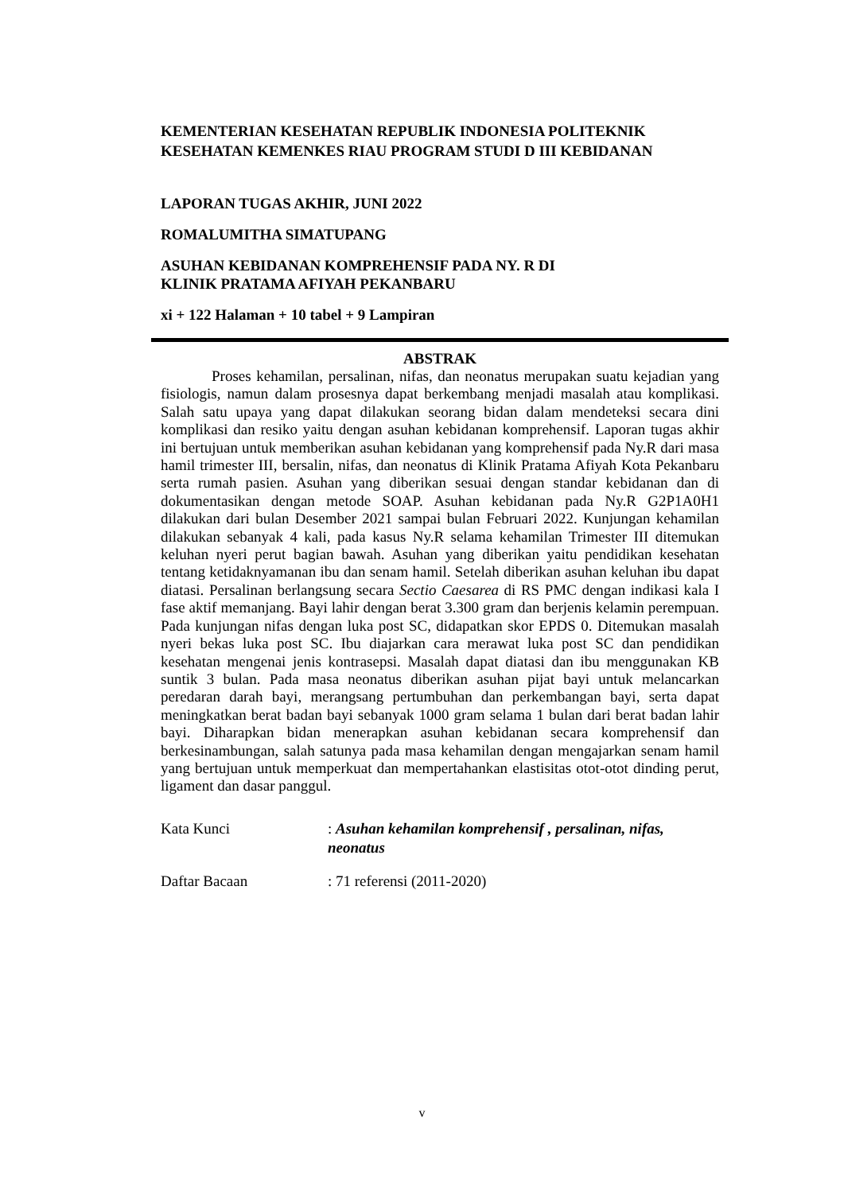KEMENTERIAN KESEHATAN REPUBLIK INDONESIA POLITEKNIK KESEHATAN KEMENKES RIAU PROGRAM STUDI D III KEBIDANAN
LAPORAN TUGAS AKHIR, JUNI 2022
ROMALUMITHA SIMATUPANG
ASUHAN KEBIDANAN KOMPREHENSIF PADA NY. R DI
KLINIK PRATAMA AFIYAH PEKANBARU
xi + 122 Halaman + 10 tabel + 9 Lampiran
ABSTRAK
Proses kehamilan, persalinan, nifas, dan neonatus merupakan suatu kejadian yang fisiologis, namun dalam prosesnya dapat berkembang menjadi masalah atau komplikasi. Salah satu upaya yang dapat dilakukan seorang bidan dalam mendeteksi secara dini komplikasi dan resiko yaitu dengan asuhan kebidanan komprehensif. Laporan tugas akhir ini bertujuan untuk memberikan asuhan kebidanan yang komprehensif pada Ny.R dari masa hamil trimester III, bersalin, nifas, dan neonatus di Klinik Pratama Afiyah Kota Pekanbaru serta rumah pasien. Asuhan yang diberikan sesuai dengan standar kebidanan dan di dokumentasikan dengan metode SOAP. Asuhan kebidanan pada Ny.R G2P1A0H1 dilakukan dari bulan Desember 2021 sampai bulan Februari 2022. Kunjungan kehamilan dilakukan sebanyak 4 kali, pada kasus Ny.R selama kehamilan Trimester III ditemukan keluhan nyeri perut bagian bawah. Asuhan yang diberikan yaitu pendidikan kesehatan tentang ketidaknyamanan ibu dan senam hamil. Setelah diberikan asuhan keluhan ibu dapat diatasi. Persalinan berlangsung secara Sectio Caesarea di RS PMC dengan indikasi kala I fase aktif memanjang. Bayi lahir dengan berat 3.300 gram dan berjenis kelamin perempuan. Pada kunjungan nifas dengan luka post SC, didapatkan skor EPDS 0. Ditemukan masalah nyeri bekas luka post SC. Ibu diajarkan cara merawat luka post SC dan pendidikan kesehatan mengenai jenis kontrasepsi. Masalah dapat diatasi dan ibu menggunakan KB suntik 3 bulan. Pada masa neonatus diberikan asuhan pijat bayi untuk melancarkan peredaran darah bayi, merangsang pertumbuhan dan perkembangan bayi, serta dapat meningkatkan berat badan bayi sebanyak 1000 gram selama 1 bulan dari berat badan lahir bayi. Diharapkan bidan menerapkan asuhan kebidanan secara komprehensif dan berkesinambungan, salah satunya pada masa kehamilan dengan mengajarkan senam hamil yang bertujuan untuk memperkuat dan mempertahankan elastisitas otot-otot dinding perut, ligament dan dasar panggul.
Kata Kunci : Asuhan kehamilan komprehensif , persalinan, nifas, neonatus
Daftar Bacaan : 71 referensi (2011-2020)
v